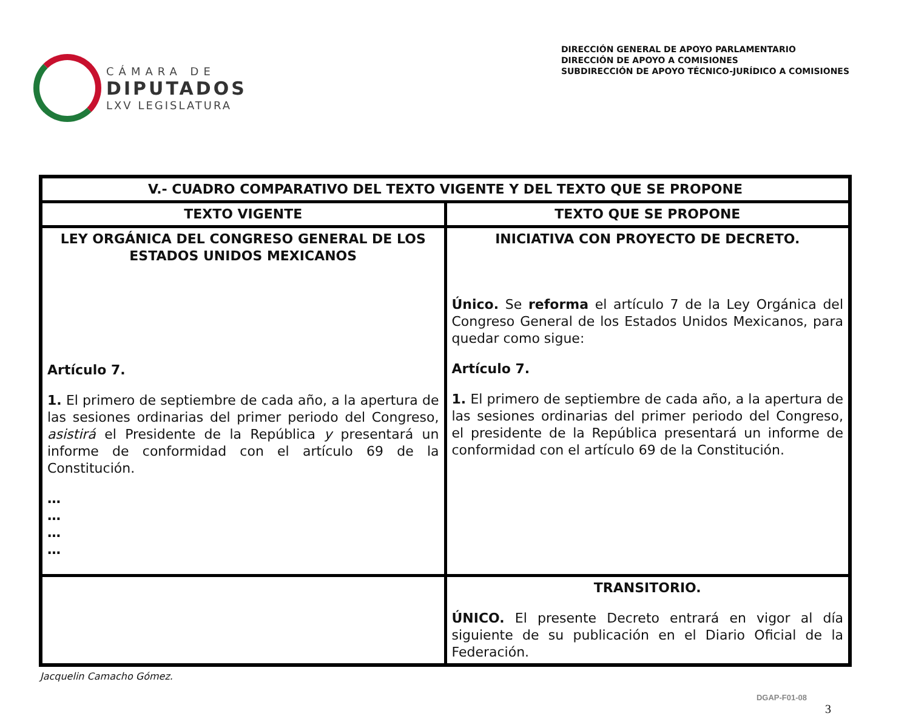CÁMARA DE
DIPUTADOS
LXV LEGISLATURA
DIRECCIÓN GENERAL DE APOYO PARLAMENTARIO
DIRECCIÓN DE APOYO A COMISIONES
SUBDIRECCIÓN DE APOYO TÉCNICO-JURÍDICO A COMISIONES
| V.- CUADRO COMPARATIVO DEL TEXTO VIGENTE Y DEL TEXTO QUE SE PROPONE | |
| --- | --- |
| TEXTO VIGENTE | TEXTO QUE SE PROPONE |
| LEY ORGÁNICA DEL CONGRESO GENERAL DE LOS ESTADOS UNIDOS MEXICANOS Artículo 7. 1. El primero de septiembre de cada año, a la apertura de las sesiones ordinarias del primer periodo del Congreso, asistirá el Presidente de la República y presentará un informe de conformidad con el artículo 69 de la Constitución. … … … … | INICIATIVA CON PROYECTO DE DECRETO. Único. Se reforma el artículo 7 de la Ley Orgánica del Congreso General de los Estados Unidos Mexicanos, para quedar como sigue: Artículo 7. 1. El primero de septiembre de cada año, a la apertura de las sesiones ordinarias del primer periodo del Congreso, el presidente de la República presentará un informe de conformidad con el artículo 69 de la Constitución. |
| | TRANSITORIO. ÚNICO. El presente Decreto entrará en vigor al día siguiente de su publicación en el Diario Oficial de la Federación. |
Jacquelin Camacho Gómez.
DGAP-F01-08
3